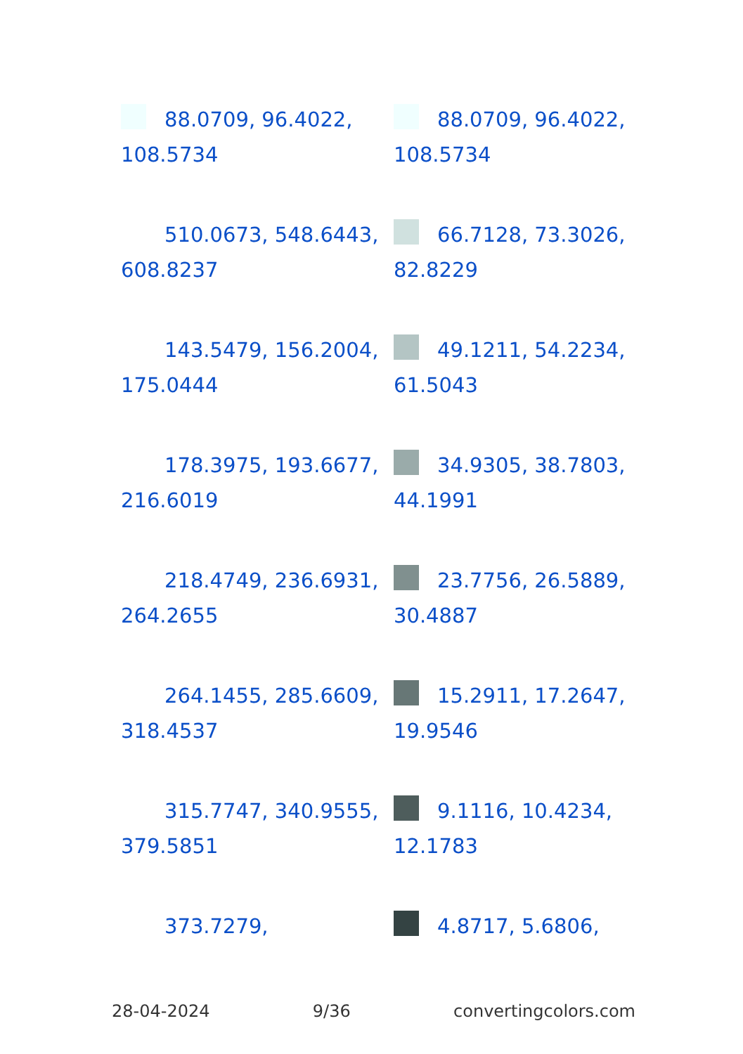88.0709, 96.4022, 108.5734
88.0709, 96.4022, 108.5734
510.0673, 548.6443, 608.8237
66.7128, 73.3026, 82.8229
143.5479, 156.2004, 175.0444
49.1211, 54.2234, 61.5043
178.3975, 193.6677, 216.6019
34.9305, 38.7803, 44.1991
218.4749, 236.6931, 264.2655
23.7756, 26.5889, 30.4887
264.1455, 285.6609, 318.4537
15.2911, 17.2647, 19.9546
315.7747, 340.9555, 379.5851
9.1116, 10.4234, 12.1783
373.7279,
4.8717, 5.6806,
28-04-2024 9/36 convertingcolors.com